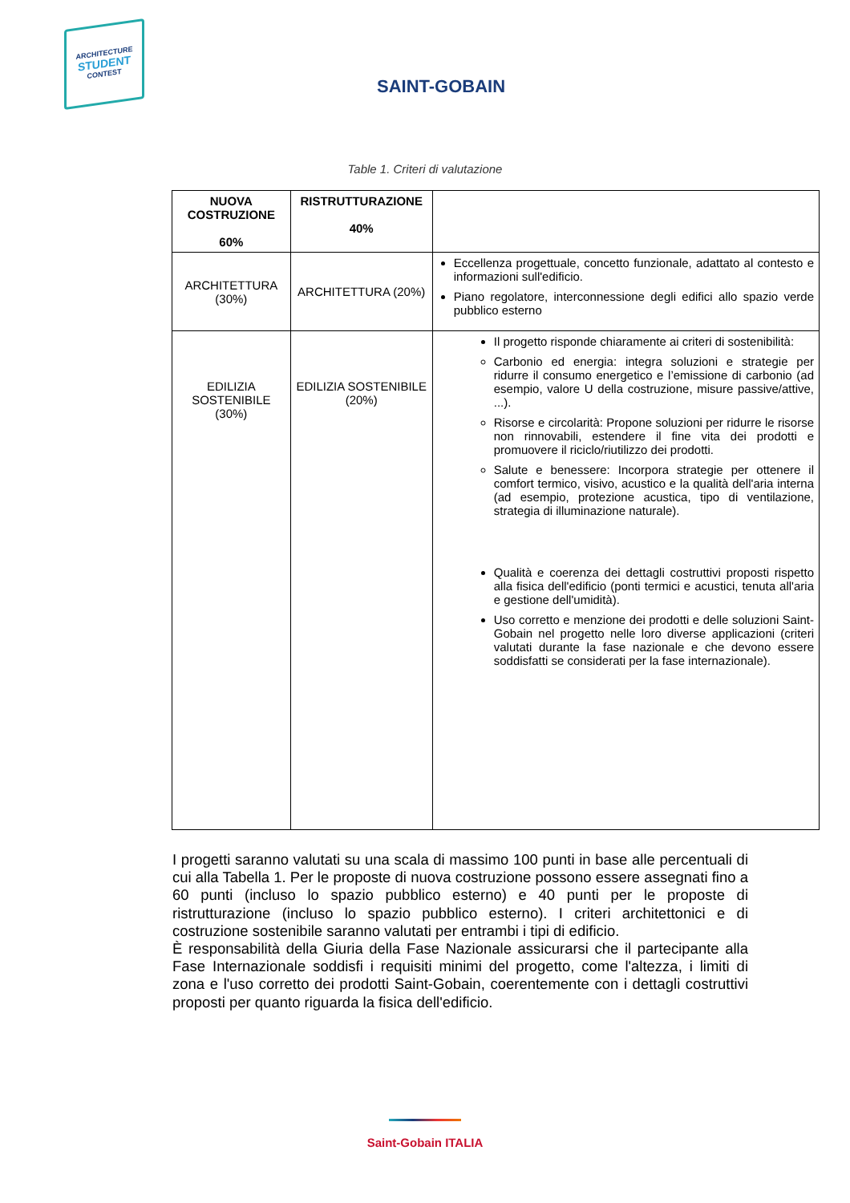ARCHITECTURE
STUDENT
CONTEST
SAINT-GOBAIN
Table 1. Criteri di valutazione
| NUOVA COSTRUZIONE 60% | RISTRUTTURAZIONE 40% | |
| --- | --- | --- |
| ARCHITETTURA (30%) | ARCHITETTURA (20%) | Eccellenza progettuale, concetto funzionale, adattato al contesto e informazioni sull'edificio. Piano regolatore, interconnessione degli edifici allo spazio verde pubblico esterno |
| EDILIZIA SOSTENIBILE (30%) | EDILIZIA SOSTENIBILE (20%) | Il progetto risponde chiaramente ai criteri di sostenibilità: Carbonio ed energia: integra soluzioni e strategie per ridurre il consumo energetico e l’emissione di carbonio (ad esempio, valore U della costruzione, misure passive/attive, ...). Risorse e circolarità: Propone soluzioni per ridurre le risorse non rinnovabili, estendere il fine vita dei prodotti e promuovere il riciclo/riutilizzo dei prodotti. Salute e benessere: Incorpora strategie per ottenere il comfort termico, visivo, acustico e la qualità dell'aria interna (ad esempio, protezione acustica, tipo di ventilazione, strategia di illuminazione naturale). Qualità e coerenza dei dettagli costruttivi proposti rispetto alla fisica dell'edificio (ponti termici e acustici, tenuta all'aria e gestione dell'umidità). Uso corretto e menzione dei prodotti e delle soluzioni Saint-Gobain nel progetto nelle loro diverse applicazioni (criteri valutati durante la fase nazionale e che devono essere soddisfatti se considerati per la fase internazionale). |
I progetti saranno valutati su una scala di massimo 100 punti in base alle percentuali di cui alla Tabella 1. Per le proposte di nuova costruzione possono essere assegnati fino a 60 punti (incluso lo spazio pubblico esterno) e 40 punti per le proposte di ristrutturazione (incluso lo spazio pubblico esterno). I criteri architettonici e di costruzione sostenibile saranno valutati per entrambi i tipi di edificio.
È responsabilità della Giuria della Fase Nazionale assicurarsi che il partecipante alla Fase Internazionale soddisfi i requisiti minimi del progetto, come l'altezza, i limiti di zona e l'uso corretto dei prodotti Saint-Gobain, coerentemente con i dettagli costruttivi proposti per quanto riguarda la fisica dell'edificio.
Saint-Gobain ITALIA